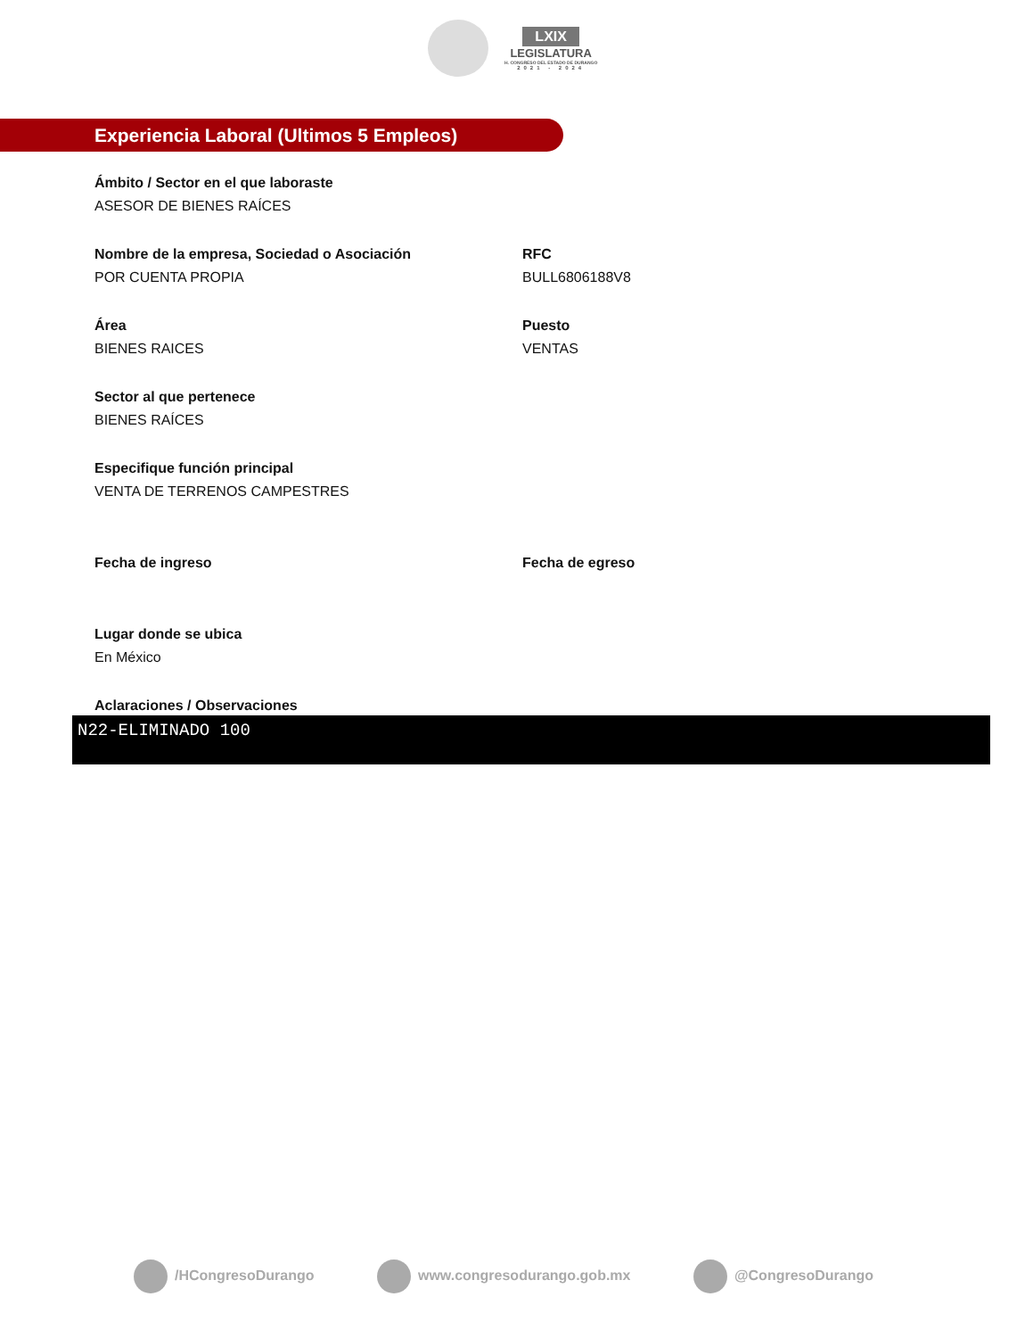LXIX
LEGISLATURA
H. CONGRESO DEL ESTADO DE DURANGO
2021 - 2024
Experiencia Laboral (Ultimos 5 Empleos)
Ámbito / Sector en el que laboraste
ASESOR DE BIENES RAÍCES
Nombre de la empresa, Sociedad o Asociación
POR CUENTA PROPIA
RFC
BULL6806188V8
Área
BIENES RAICES
Puesto
VENTAS
Sector al que pertenece
BIENES RAÍCES
Especifique función principal
VENTA DE TERRENOS CAMPESTRES
Fecha de ingreso Fecha de egreso
Lugar donde se ubica
En México
Aclaraciones / Observaciones
N22-ELIMINADO 100
/HCongresoDurango www.congresodurango.gob.mx @CongresoDurango